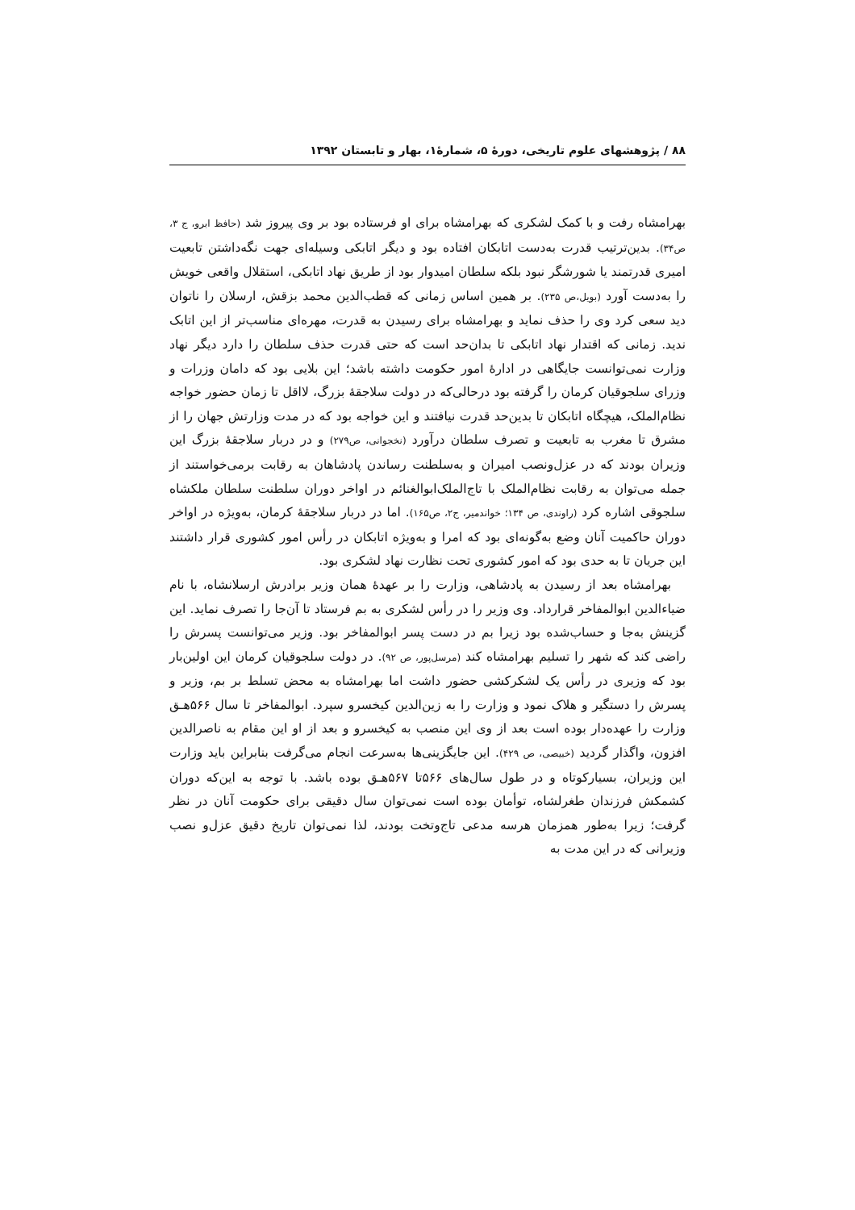۸۸ / پژوهشهای علوم تاریخی، دورهٔ ۵، شمارهٔ۱، بهار و تابستان ۱۳۹۲
بهرامشاه رفت و با کمک لشکری که بهرامشاه برای او فرستاده بود بر وی پیروز شد (حافظ ابرو، ج ۳، ص۳۴). بدین‌ترتیب قدرت به‌دست اتابکان افتاده بود و دیگر اتابکی وسیله‌ای جهت نگه‌داشتن تابعیت امیری قدرتمند یا شورشگر نبود بلکه سلطان امیدوار بود از طریق نهاد اتابکی، استقلال واقعی خویش را به‌دست آورد (بویل،ص ۲۳۵). بر همین اساس زمانی که قطب‌الدین محمد بزقش، ارسلان را ناتوان دید سعی کرد وی را حذف نماید و بهرامشاه برای رسیدن به قدرت، مهره‌ای مناسب‌تر از این اتابک ندید. زمانی که اقتدار نهاد اتابکی تا بدان‌حد است که حتی قدرت حذف سلطان را دارد دیگر نهاد وزارت نمی‌توانست جایگاهی در ادارهٔ امور حکومت داشته باشد؛ این بلایی بود که دامان وزرات و وزرای سلجوقیان کرمان را گرفته بود درحالی‌که در دولت سلاجقهٔ بزرگ، لااقل تا زمان حضور خواجه نظام‌الملک، هیچگاه اتابکان تا بدین‌حد قدرت نیافتند و این خواجه بود که در مدت وزارتش جهان را از مشرق تا مغرب به تابعیت و تصرف سلطان درآورد (نخجوانی، ص۲۷۹) و در دربار سلاجقهٔ بزرگ این وزیران بودند که در عزل‌ونصب امیران و به‌سلطنت رساندن پادشاهان به رقابت برمی‌خواستند از جمله می‌توان به رقابت نظام‌الملک با تاج‌الملک‌ابوالغنائم در اواخر دوران سلطنت سلطان ملکشاه سلجوقی اشاره کرد (راوندی، ص ۱۳۴؛ خواندمیر، ج۲، ص۱۶۵). اما در دربار سلاجقهٔ کرمان، به‌ویژه در اواخر دوران حاکمیت آنان وضع به‌گونه‌ای بود که امرا و به‌ویژه اتابکان در رأس امور کشوری قرار داشتند این جریان تا به حدی بود که امور کشوری تحت نظارت نهاد لشکری بود.
بهرامشاه بعد از رسیدن به پادشاهی، وزارت را بر عهدهٔ همان وزیر برادرش ارسلانشاه، با نام ضیاءالدین ابوالمفاخر قرارداد. وی وزیر را در رأس لشکری به بم فرستاد تا آن‌جا را تصرف نماید. این گزینش به‌جا و حساب‌شده بود زیرا بم در دست پسر ابوالمفاخر بود. وزیر می‌توانست پسرش را راضی کند که شهر را تسلیم بهرامشاه کند (مرسل‌پور، ص ۹۲). در دولت سلجوقیان کرمان این اولین‌بار بود که وزیری در رأس یک لشکرکشی حضور داشت اما بهرامشاه به محض تسلط بر بم، وزیر و پسرش را دستگیر و هلاک نمود و وزارت را به زین‌الدین کیخسرو سپرد. ابوالمفاخر تا سال ۵۶۶هـق وزارت را عهده‌دار بوده است بعد از وی این منصب به کیخسرو و بعد از او این مقام به ناصرالدین افزون، واگذار گردید (خبیصی، ص ۴۲۹). این جایگزینی‌ها به‌سرعت انجام می‌گرفت بنابراین باید وزارت این وزیران، بسیارکوتاه و در طول سال‌های ۵۶۶تا ۵۶۷هـق بوده باشد. با توجه به این‌که دوران کشمکش فرزندان طغرلشاه، توأمان بوده است نمی‌توان سال دقیقی برای حکومت آنان در نظر گرفت؛ زیرا به‌طور همزمان هرسه مدعی تاج‌وتخت بودند، لذا نمی‌توان تاریخ دقیق عزل‌و نصب وزیرانی که در این مدت به